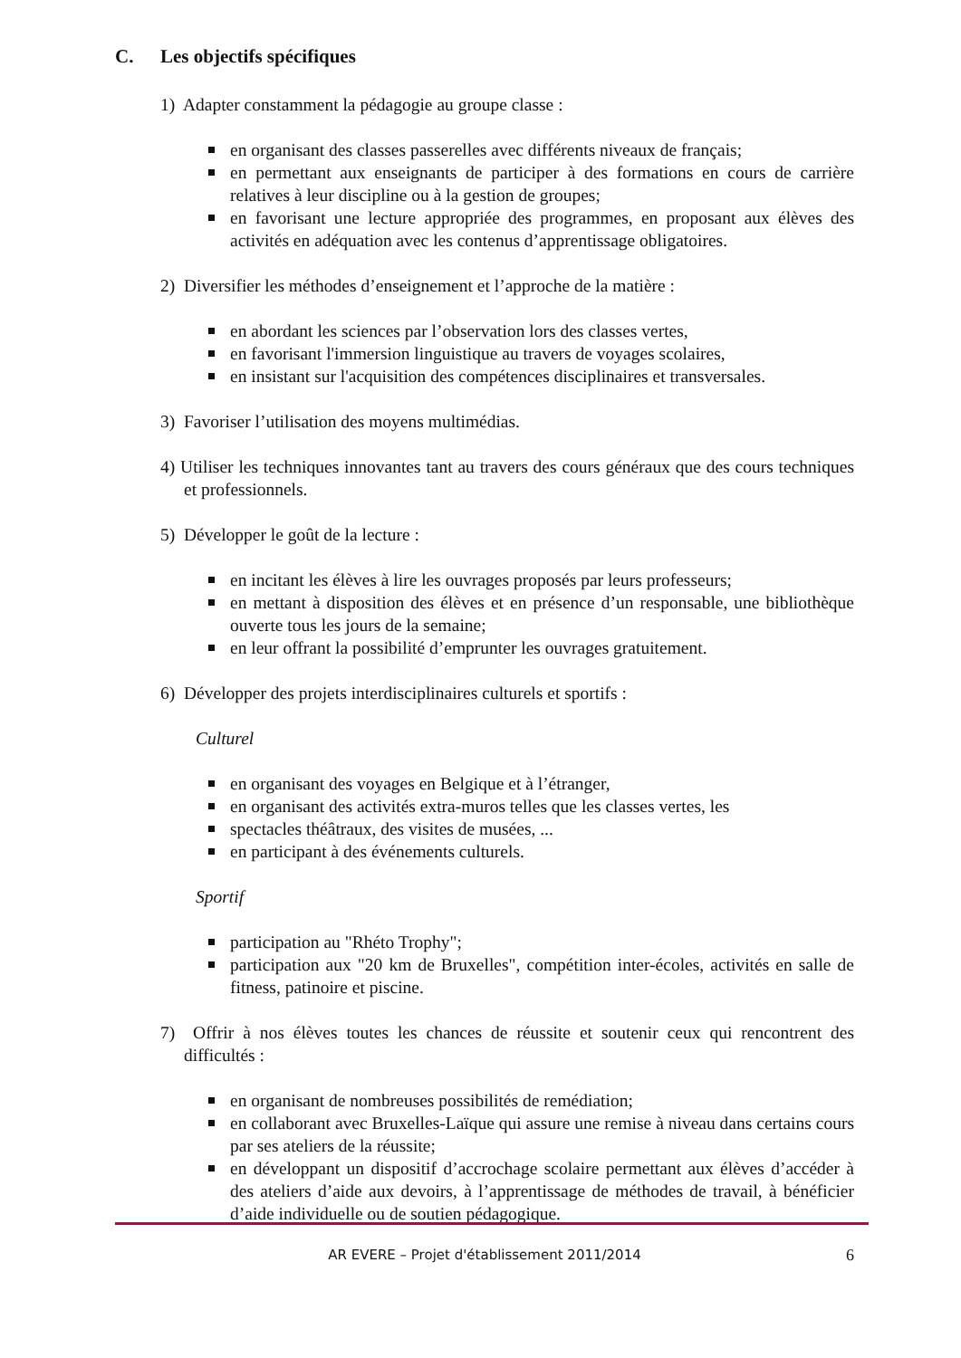C. Les objectifs spécifiques
1) Adapter constamment la pédagogie au groupe classe :
en organisant des classes passerelles avec différents niveaux de français;
en permettant aux enseignants de participer à des formations en cours de carrière relatives à leur discipline ou à la gestion de groupes;
en favorisant une lecture appropriée des programmes, en proposant aux élèves des activités en adéquation avec les contenus d’apprentissage obligatoires.
2) Diversifier les méthodes d’enseignement et l’approche de la matière :
en abordant les sciences par l’observation lors des classes vertes,
en favorisant l'immersion linguistique au travers de voyages scolaires,
en insistant sur l'acquisition des compétences disciplinaires et transversales.
3) Favoriser l’utilisation des moyens multimédias.
4) Utiliser les techniques innovantes tant au travers des cours généraux que des cours techniques et professionnels.
5) Développer le goût de la lecture :
en incitant les élèves à lire les ouvrages proposés par leurs professeurs;
en mettant à disposition des élèves et en présence d’un responsable, une bibliothèque ouverte tous les jours de la semaine;
en leur offrant la possibilité d’emprunter les ouvrages gratuitement.
6) Développer des projets interdisciplinaires culturels et sportifs :
Culturel
en organisant des voyages en Belgique et à l’étranger,
en organisant des activités extra-muros telles que les classes vertes, les
spectacles théâtraux, des visites de musées, ...
en participant à des événements culturels.
Sportif
participation au "Rhéto Trophy";
participation aux "20 km de Bruxelles", compétition inter-écoles, activités en salle de fitness, patinoire et piscine.
7) Offrir à nos élèves toutes les chances de réussite et soutenir ceux qui rencontrent des difficultés :
en organisant de nombreuses possibilités de remédiation;
en collaborant avec Bruxelles-Laïque qui assure une remise à niveau dans certains cours par ses ateliers de la réussite;
en développant un dispositif d’accrochage scolaire permettant aux élèves d’accéder à des ateliers d’aide aux devoirs, à l’apprentissage de méthodes de travail, à bénéficier d’aide individuelle ou de soutien pédagogique.
AR EVERE – Projet d'établissement 2011/2014 6